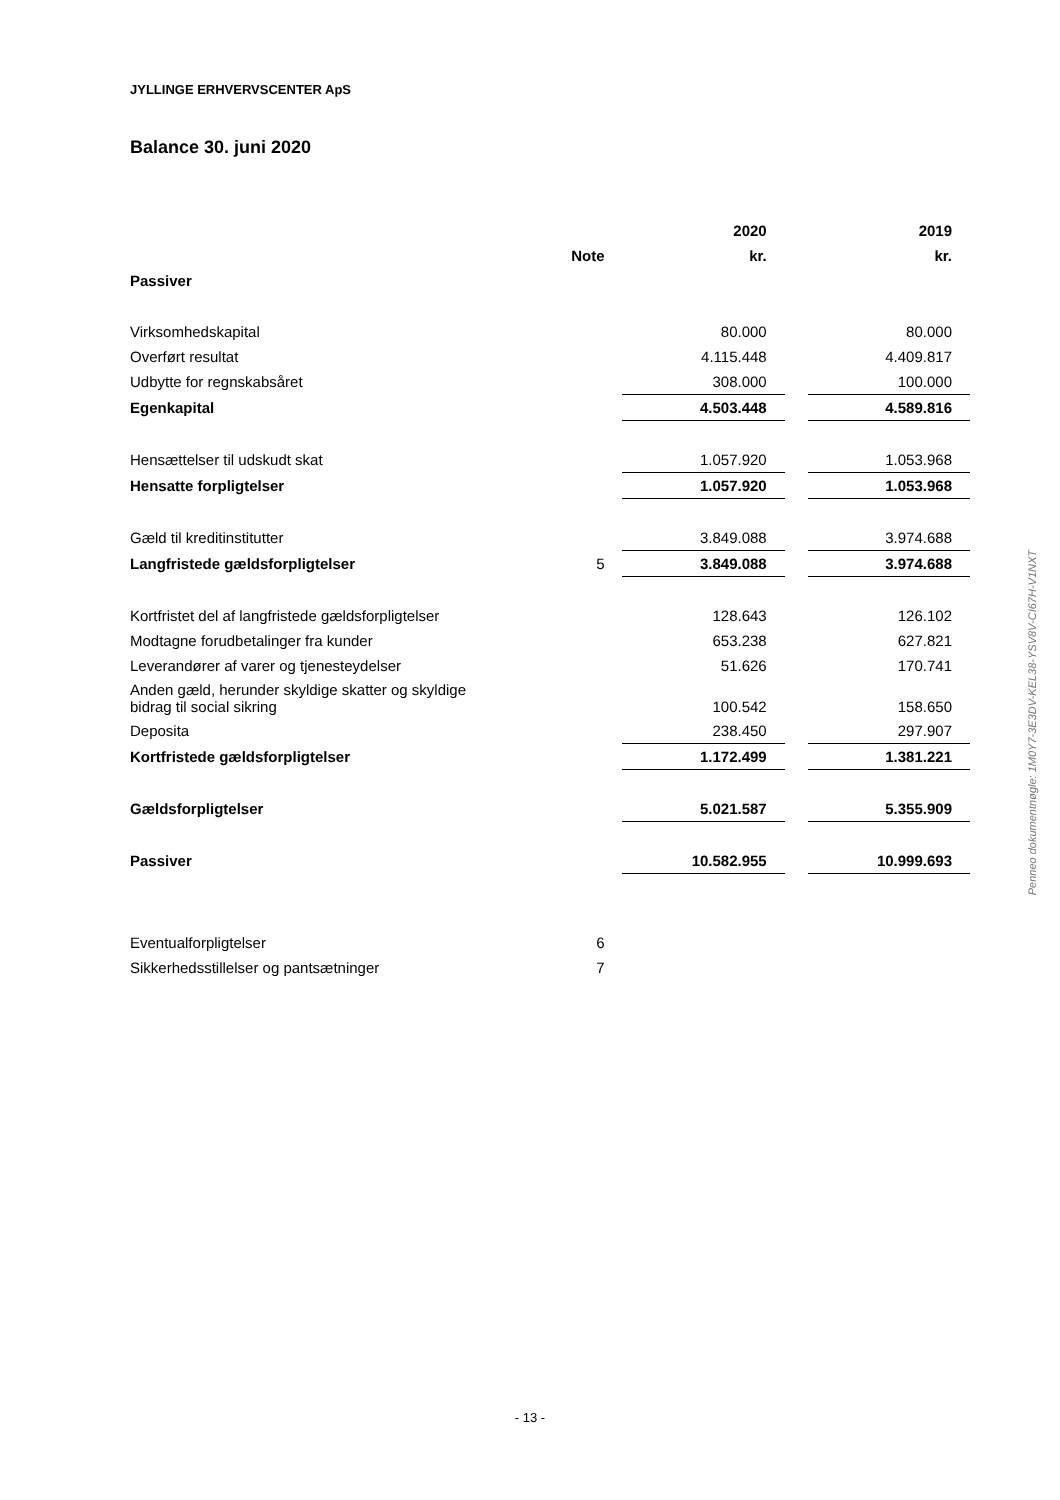JYLLINGE ERHVERVSCENTER ApS
Balance 30. juni 2020
| | | 2020 | | 2019 |
| --- | --- | --- | --- | --- |
| | Note | kr. | | kr. |
| Passiver | | | | |
| Virksomhedskapital | | 80.000 | | 80.000 |
| Overført resultat | | 4.115.448 | | 4.409.817 |
| Udbytte for regnskabsåret | | 308.000 | | 100.000 |
| Egenkapital | | 4.503.448 | | 4.589.816 |
| Hensættelser til udskudt skat | | 1.057.920 | | 1.053.968 |
| Hensatte forpligtelser | | 1.057.920 | | 1.053.968 |
| Gæld til kreditinstitutter | | 3.849.088 | | 3.974.688 |
| Langfristede gældsforpligtelser | 5 | 3.849.088 | | 3.974.688 |
| Kortfristet del af langfristede gældsforpligtelser | | 128.643 | | 126.102 |
| Modtagne forudbetalinger fra kunder | | 653.238 | | 627.821 |
| Leverandører af varer og tjenesteydelser | | 51.626 | | 170.741 |
| Anden gæld, herunder skyldige skatter og skyldige bidrag til social sikring | | 100.542 | | 158.650 |
| Deposita | | 238.450 | | 297.907 |
| Kortfristede gældsforpligtelser | | 1.172.499 | | 1.381.221 |
| Gældsforpligtelser | | 5.021.587 | | 5.355.909 |
| Passiver | | 10.582.955 | | 10.999.693 |
| Eventualforpligtelser | 6 | | | |
| Sikkerhedsstillelser og pantsætninger | 7 | | | |
Penneo dokumentnøgle: 1M0Y7-3E3DV-KEL38-YSV8V-CI67H-V1NXT
- 13 -